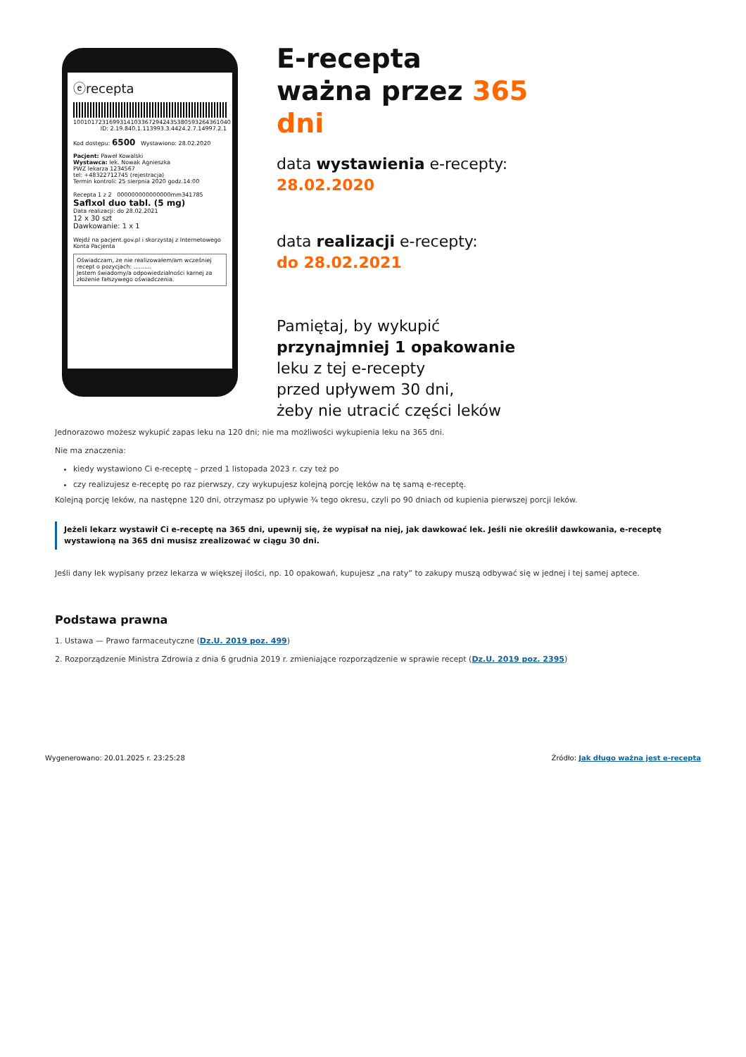ⓔrecepta
10010172316993141033672942435380593264361040
ID: 2.19.840.1.113993.3.4424.2.7.14997.2.1
Kod dostępu: 6500 Wystawiono: 28.02.2020
Pacjent: Paweł Kowalski
Wystawca: lek. Nowak Agnieszka
PWZ lekarza 1234567
tel: +48322712745 (rejestracja)
Termin kontroli: 25 sierpnia 2020 godz.14:00
Recepta 1 z 2 000000000000000mm341785
Saflxol duo tabl. (5 mg)
Data realizacji: do 28.02.2021
12 x 30 szt
Dawkowanie: 1 x 1
Wejdź na pacjent.gov.pl i skorzystaj z Internetowego Konta Pacjenta
Oświadczam, że nie realizowałem/am wcześniej recept o pozycjach: ..........
Jestem świadomy/a odpowiedzialności karnej za złożenie fałszywego oświadczenia.
E-recepta
ważna przez 365 dni
data wystawienia e-recepty:
28.02.2020
data realizacji e-recepty:
do 28.02.2021
Pamiętaj, by wykupić
przynajmniej 1 opakowanie
leku z tej e-recepty
przed upływem 30 dni,
żeby nie utracić części leków
Jednorazowo możesz wykupić zapas leku na 120 dni; nie ma możliwości wykupienia leku na 365 dni.
Nie ma znaczenia:
kiedy wystawiono Ci e-receptę – przed 1 listopada 2023 r. czy też po
czy realizujesz e-receptę po raz pierwszy, czy wykupujesz kolejną porcję leków na tę samą e-receptę.
Kolejną porcję leków, na następne 120 dni, otrzymasz po upływie ¾ tego okresu, czyli po 90 dniach od kupienia pierwszej porcji leków.
Jeżeli lekarz wystawił Ci e-receptę na 365 dni, upewnij się, że wypisał na niej, jak dawkować lek. Jeśli nie określił dawkowania, e-receptę wystawioną na 365 dni musisz zrealizować w ciągu 30 dni.
Jeśli dany lek wypisany przez lekarza w większej ilości, np. 10 opakowań, kupujesz „na raty” to zakupy muszą odbywać się w jednej i tej samej aptece.
Podstawa prawna
1. Ustawa — Prawo farmaceutyczne (Dz.U. 2019 poz. 499)
2. Rozporządzenie Ministra Zdrowia z dnia 6 grudnia 2019 r. zmieniające rozporządzenie w sprawie recept (Dz.U. 2019 poz. 2395)
Wygenerowano: 20.01.2025 r. 23:25:28 Źródło: Jak długo ważna jest e-recepta